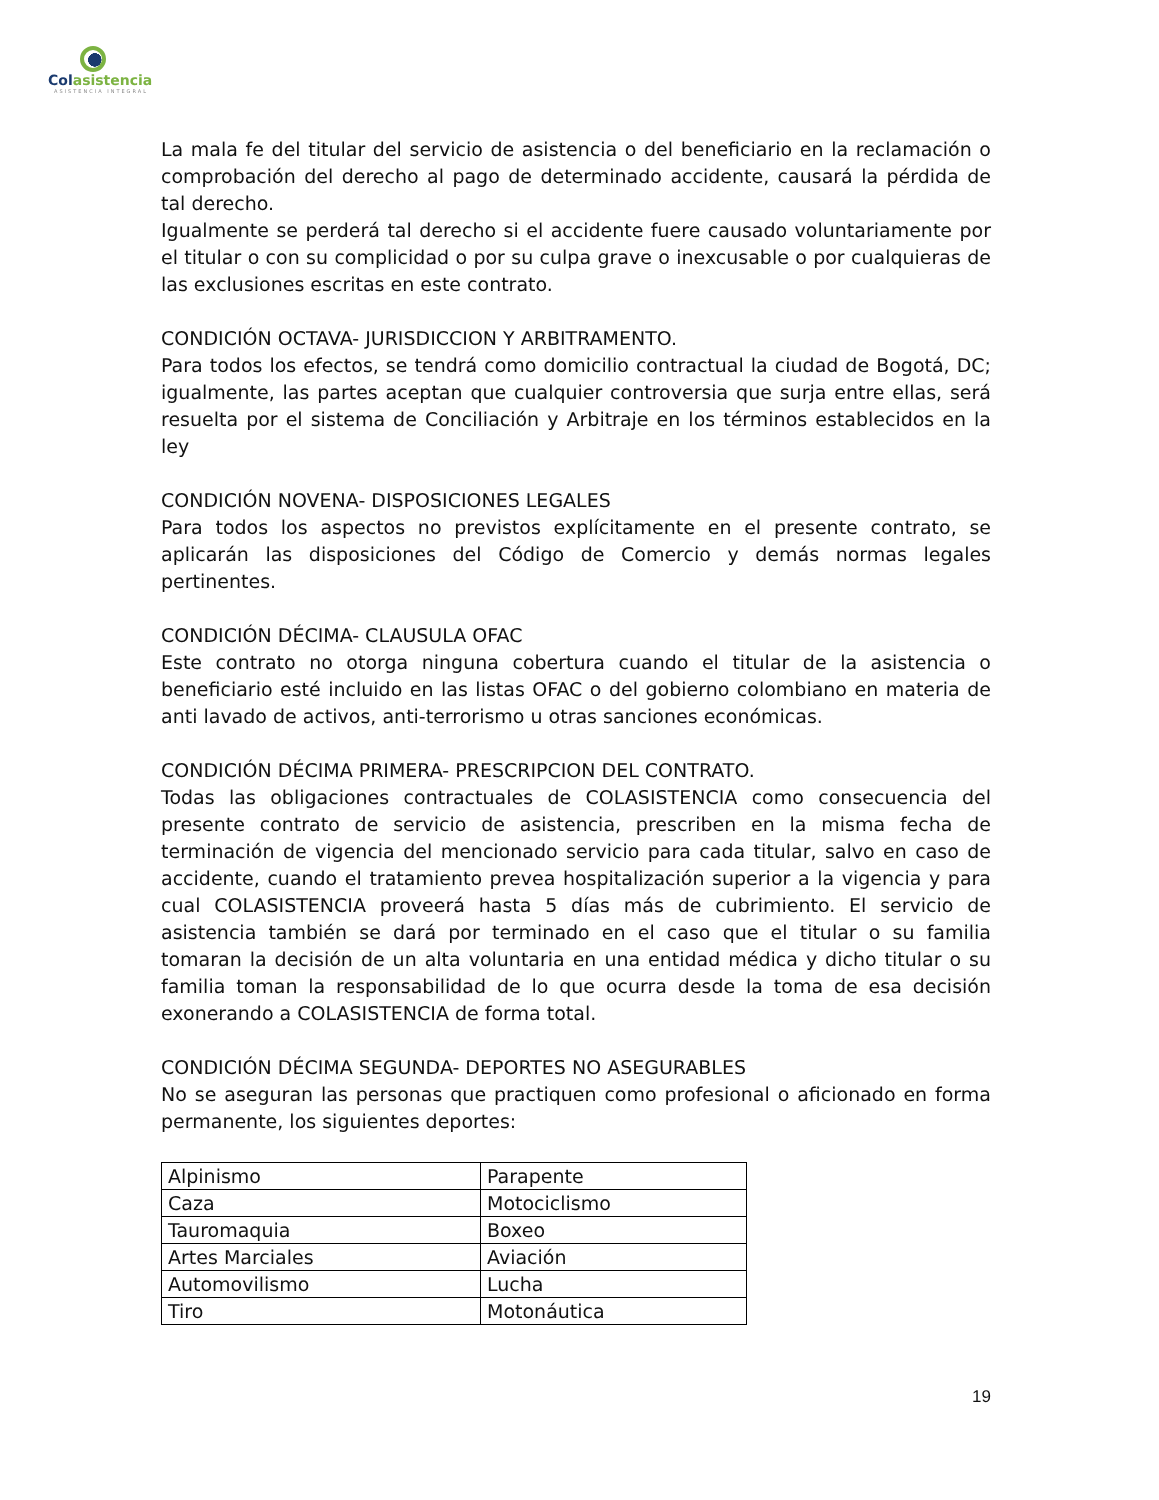Colasistencia
ASISTENCIA INTEGRAL
La mala fe del titular del servicio de asistencia o del beneficiario en la reclamación o comprobación del derecho al pago de determinado accidente, causará la pérdida de tal derecho.
Igualmente se perderá tal derecho si el accidente fuere causado voluntariamente por el titular o con su complicidad o por su culpa grave o inexcusable o por cualquieras de las exclusiones escritas en este contrato.
CONDICIÓN OCTAVA- JURISDICCION Y ARBITRAMENTO.
Para todos los efectos, se tendrá como domicilio contractual la ciudad de Bogotá, DC; igualmente, las partes aceptan que cualquier controversia que surja entre ellas, será resuelta por el sistema de Conciliación y Arbitraje en los términos establecidos en la ley
CONDICIÓN NOVENA- DISPOSICIONES LEGALES
Para todos los aspectos no previstos explícitamente en el presente contrato, se aplicarán las disposiciones del Código de Comercio y demás normas legales pertinentes.
CONDICIÓN DÉCIMA- CLAUSULA OFAC
Este contrato no otorga ninguna cobertura cuando el titular de la asistencia o beneficiario esté incluido en las listas OFAC o del gobierno colombiano en materia de anti lavado de activos, anti-terrorismo u otras sanciones económicas.
CONDICIÓN DÉCIMA PRIMERA- PRESCRIPCION DEL CONTRATO.
Todas las obligaciones contractuales de COLASISTENCIA como consecuencia del presente contrato de servicio de asistencia, prescriben en la misma fecha de terminación de vigencia del mencionado servicio para cada titular, salvo en caso de accidente, cuando el tratamiento prevea hospitalización superior a la vigencia y para cual COLASISTENCIA proveerá hasta 5 días más de cubrimiento. El servicio de asistencia también se dará por terminado en el caso que el titular o su familia tomaran la decisión de un alta voluntaria en una entidad médica y dicho titular o su familia toman la responsabilidad de lo que ocurra desde la toma de esa decisión exonerando a COLASISTENCIA de forma total.
CONDICIÓN DÉCIMA SEGUNDA- DEPORTES NO ASEGURABLES
No se aseguran las personas que practiquen como profesional o aficionado en forma permanente, los siguientes deportes:
| Alpinismo | Parapente |
| Caza | Motociclismo |
| Tauromaquia | Boxeo |
| Artes Marciales | Aviación |
| Automovilismo | Lucha |
| Tiro | Motonáutica |
19